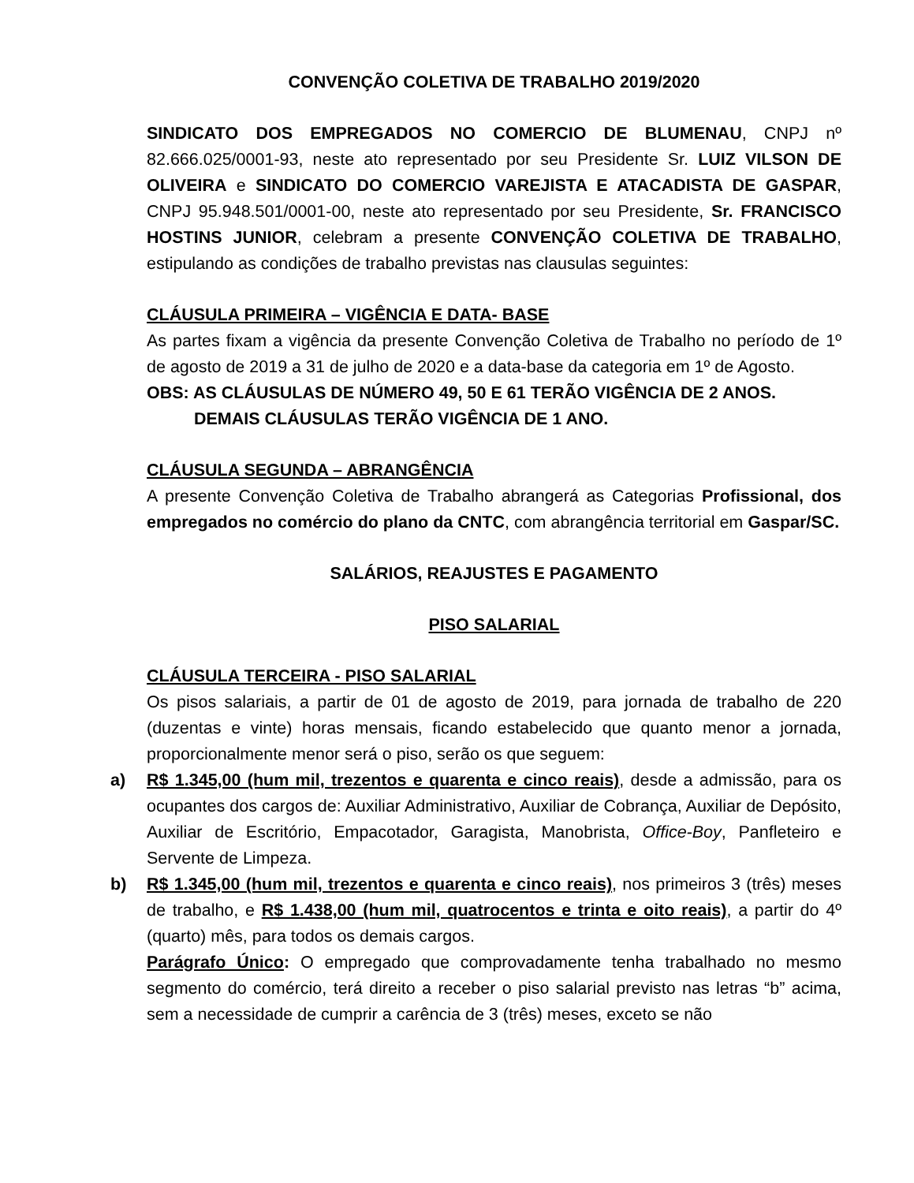CONVENÇÃO COLETIVA DE TRABALHO 2019/2020
SINDICATO DOS EMPREGADOS NO COMERCIO DE BLUMENAU, CNPJ nº 82.666.025/0001-93, neste ato representado por seu Presidente Sr. LUIZ VILSON DE OLIVEIRA e SINDICATO DO COMERCIO VAREJISTA E ATACADISTA DE GASPAR, CNPJ 95.948.501/0001-00, neste ato representado por seu Presidente, Sr. FRANCISCO HOSTINS JUNIOR, celebram a presente CONVENÇÃO COLETIVA DE TRABALHO, estipulando as condições de trabalho previstas nas clausulas seguintes:
CLÁUSULA PRIMEIRA – VIGÊNCIA E DATA- BASE
As partes fixam a vigência da presente Convenção Coletiva de Trabalho no período de 1º de agosto de 2019 a 31 de julho de 2020 e a data-base da categoria em 1º de Agosto.
OBS: AS CLÁUSULAS DE NÚMERO 49, 50 E 61 TERÃO VIGÊNCIA DE 2 ANOS.
DEMAIS CLÁUSULAS TERÃO VIGÊNCIA DE 1 ANO.
CLÁUSULA SEGUNDA – ABRANGÊNCIA
A presente Convenção Coletiva de Trabalho abrangerá as Categorias Profissional, dos empregados no comércio do plano da CNTC, com abrangência territorial em Gaspar/SC.
SALÁRIOS, REAJUSTES E PAGAMENTO
PISO SALARIAL
CLÁUSULA TERCEIRA - PISO SALARIAL
Os pisos salariais, a partir de 01 de agosto de 2019, para jornada de trabalho de 220 (duzentas e vinte) horas mensais, ficando estabelecido que quanto menor a jornada, proporcionalmente menor será o piso, serão os que seguem:
a) R$ 1.345,00 (hum mil, trezentos e quarenta e cinco reais), desde a admissão, para os ocupantes dos cargos de: Auxiliar Administrativo, Auxiliar de Cobrança, Auxiliar de Depósito, Auxiliar de Escritório, Empacotador, Garagista, Manobrista, Office-Boy, Panfleteiro e Servente de Limpeza.
b) R$ 1.345,00 (hum mil, trezentos e quarenta e cinco reais), nos primeiros 3 (três) meses de trabalho, e R$ 1.438,00 (hum mil, quatrocentos e trinta e oito reais), a partir do 4º (quarto) mês, para todos os demais cargos.
Parágrafo Único: O empregado que comprovadamente tenha trabalhado no mesmo segmento do comércio, terá direito a receber o piso salarial previsto nas letras “b” acima, sem a necessidade de cumprir a carência de 3 (três) meses, exceto se não